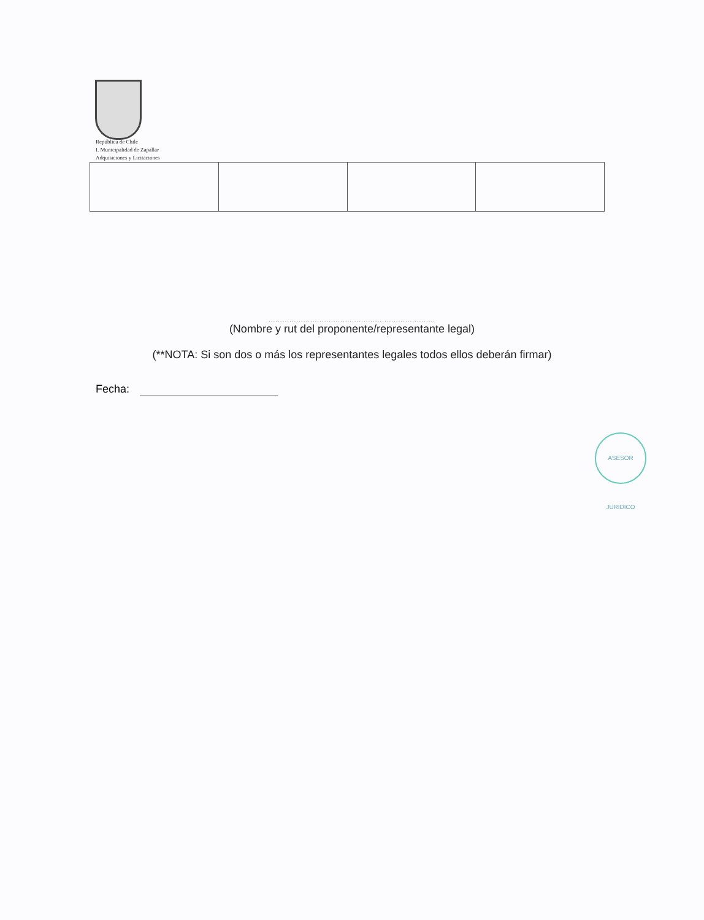República de Chile
I. Municipalidad de Zapallar
Adquisiciones y Licitaciones
........................................................................
(Nombre y rut del proponente/representante legal)
(**NOTA: Si son dos o más los representantes legales todos ellos deberán firmar)
Fecha:
ASESOR JURIDICO